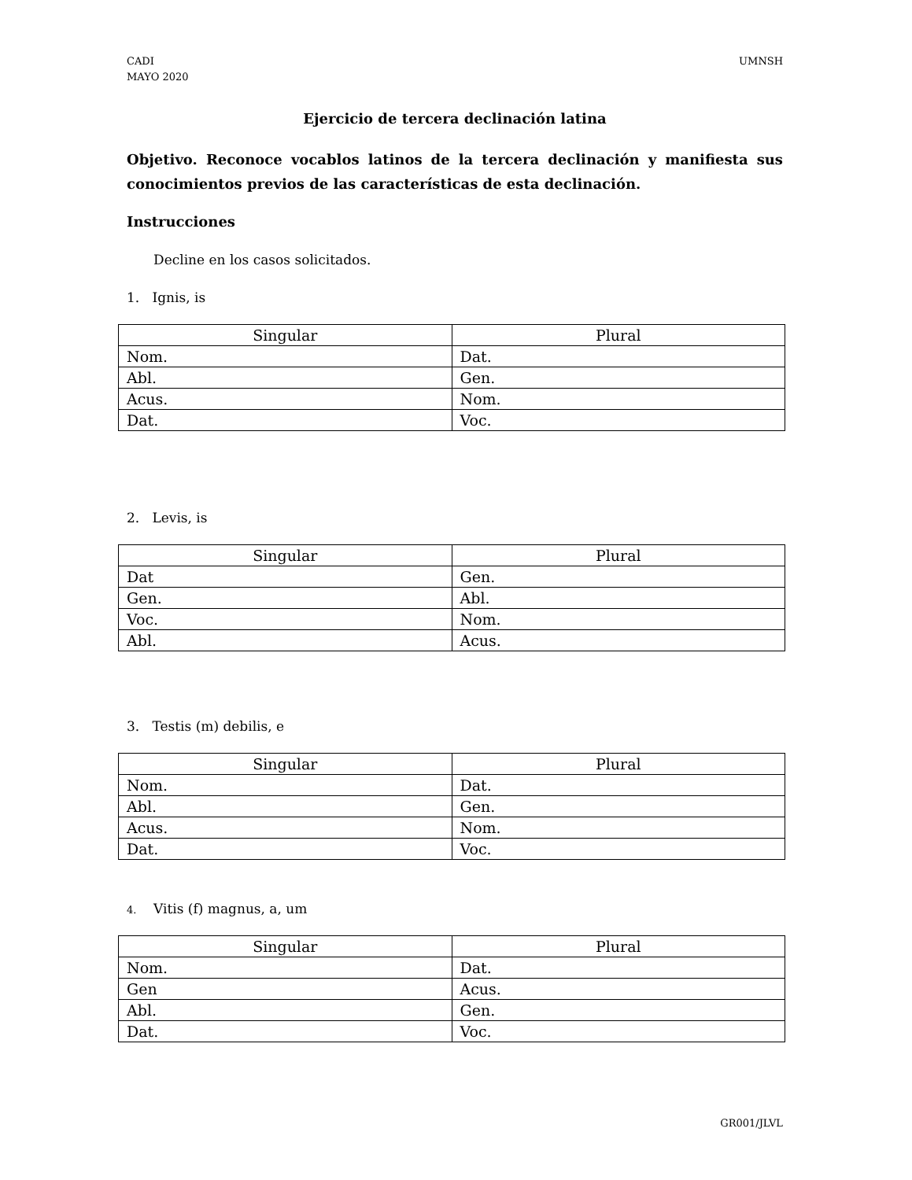CADI
MAYO 2020
UMNSH
Ejercicio de tercera declinación latina
Objetivo. Reconoce vocablos latinos de la tercera declinación y manifiesta sus conocimientos previos de las características de esta declinación.
Instrucciones
Decline en los casos solicitados.
1. Ignis, is
| Singular | Plural |
| --- | --- |
| Nom. | Dat. |
| Abl. | Gen. |
| Acus. | Nom. |
| Dat. | Voc. |
2. Levis, is
| Singular | Plural |
| --- | --- |
| Dat | Gen. |
| Gen. | Abl. |
| Voc. | Nom. |
| Abl. | Acus. |
3. Testis (m) debilis, e
| Singular | Plural |
| --- | --- |
| Nom. | Dat. |
| Abl. | Gen. |
| Acus. | Nom. |
| Dat. | Voc. |
4. Vitis (f) magnus, a, um
| Singular | Plural |
| --- | --- |
| Nom. | Dat. |
| Gen | Acus. |
| Abl. | Gen. |
| Dat. | Voc. |
GR001/JLVL